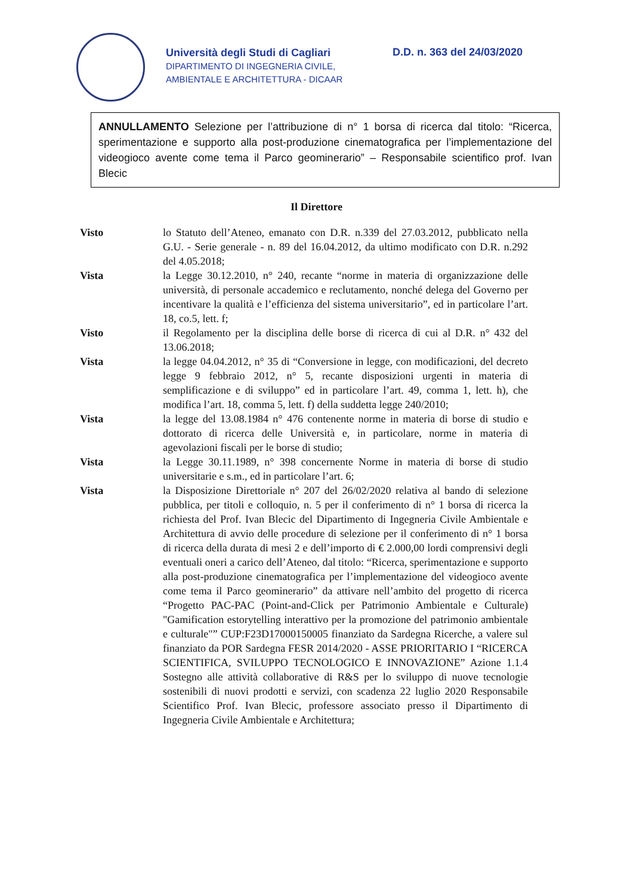Università degli Studi di Cagliari
DIPARTIMENTO DI INGEGNERIA CIVILE,
AMBIENTALE E ARCHITETTURA - DICAAR
D.D. n. 363 del 24/03/2020
ANNULLAMENTO Selezione per l’attribuzione di n° 1 borsa di ricerca dal titolo: “Ricerca, sperimentazione e supporto alla post-produzione cinematografica per l’implementazione del videogioco avente come tema il Parco geominerario” – Responsabile scientifico prof. Ivan Blecic
Il Direttore
Visto lo Statuto dell’Ateneo, emanato con D.R. n.339 del 27.03.2012, pubblicato nella G.U. - Serie generale - n. 89 del 16.04.2012, da ultimo modificato con D.R. n.292 del 4.05.2018;
Vista la Legge 30.12.2010, n° 240, recante “norme in materia di organizzazione delle università, di personale accademico e reclutamento, nonché delega del Governo per incentivare la qualità e l’efficienza del sistema universitario”, ed in particolare l’art. 18, co.5, lett. f;
Visto il Regolamento per la disciplina delle borse di ricerca di cui al D.R. n° 432 del 13.06.2018;
Vista la legge 04.04.2012, n° 35 di “Conversione in legge, con modificazioni, del decreto legge 9 febbraio 2012, n° 5, recante disposizioni urgenti in materia di semplificazione e di sviluppo” ed in particolare l’art. 49, comma 1, lett. h), che modifica l’art. 18, comma 5, lett. f) della suddetta legge 240/2010;
Vista la legge del 13.08.1984 n° 476 contenente norme in materia di borse di studio e dottorato di ricerca delle Università e, in particolare, norme in materia di agevolazioni fiscali per le borse di studio;
Vista la Legge 30.11.1989, n° 398 concernente Norme in materia di borse di studio universitarie e s.m., ed in particolare l’art. 6;
Vista la Disposizione Direttoriale n° 207 del 26/02/2020 relativa al bando di selezione pubblica, per titoli e colloquio, n. 5 per il conferimento di n° 1 borsa di ricerca la richiesta del Prof. Ivan Blecic del Dipartimento di Ingegneria Civile Ambientale e Architettura di avvio delle procedure di selezione per il conferimento di n° 1 borsa di ricerca della durata di mesi 2 e dell’importo di € 2.000,00 lordi comprensivi degli eventuali oneri a carico dell’Ateneo, dal titolo: “Ricerca, sperimentazione e supporto alla post-produzione cinematografica per l’implementazione del videogioco avente come tema il Parco geominerario” da attivare nell’ambito del progetto di ricerca “Progetto PAC-PAC (Point-and-Click per Patrimonio Ambientale e Culturale) "Gamification estorytelling interattivo per la promozione del patrimonio ambientale e culturale"” CUP:F23D17000150005 finanziato da Sardegna Ricerche, a valere sul finanziato da POR Sardegna FESR 2014/2020 - ASSE PRIORITARIO I “RICERCA SCIENTIFICA, SVILUPPO TECNOLOGICO E INNOVAZIONE” Azione 1.1.4 Sostegno alle attività collaborative di R&S per lo sviluppo di nuove tecnologie sostenibili di nuovi prodotti e servizi, con scadenza 22 luglio 2020 Responsabile Scientifico Prof. Ivan Blecic, professore associato presso il Dipartimento di Ingegneria Civile Ambientale e Architettura;